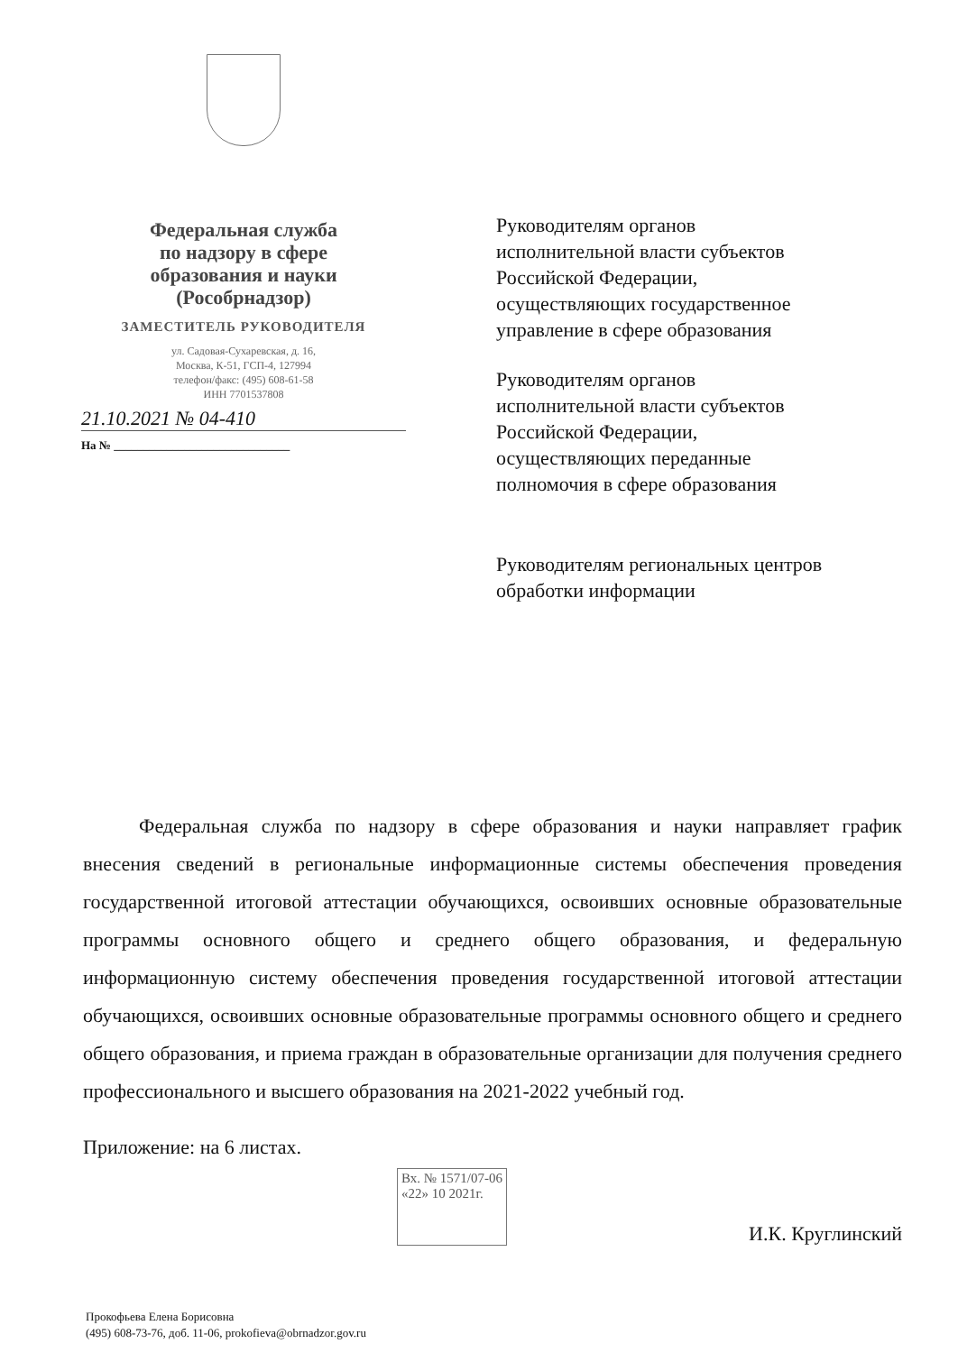Федеральная служба
по надзору в сфере
образования и науки
(Рособрнадзор)
ЗАМЕСТИТЕЛЬ РУКОВОДИТЕЛЯ
ул. Садовая-Сухаревская, д. 16,
Москва, К-51, ГСП-4, 127994
телефон/факс: (495) 608-61-58
ИНН 7701537808
21.10.2021 № 04-410
На № ______________________________
Руководителям органов исполнительной власти субъектов Российской Федерации, осуществляющих государственное управление в сфере образования
Руководителям органов исполнительной власти субъектов Российской Федерации, осуществляющих переданные полномочия в сфере образования
Руководителям региональных центров обработки информации
Федеральная служба по надзору в сфере образования и науки направляет график внесения сведений в региональные информационные системы обеспечения проведения государственной итоговой аттестации обучающихся, освоивших основные образовательные программы основного общего и среднего общего образования, и федеральную информационную систему обеспечения проведения государственной итоговой аттестации обучающихся, освоивших основные образовательные программы основного общего и среднего общего образования, и приема граждан в образовательные организации для получения среднего профессионального и высшего образования на 2021-2022 учебный год.
Приложение: на 6 листах.
Вх. № 1571/07-06
«22» 10 2021г.
И.К. Круглинский
Прокофьева Елена Борисовна
(495) 608-73-76, доб. 11-06, prokofieva@obrnadzor.gov.ru